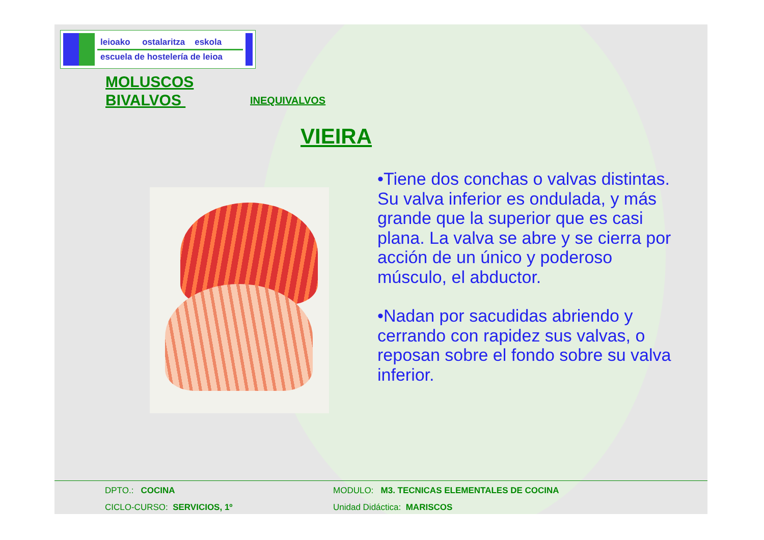leioako ostalaritza eskola
escuela de hostelería de leioa
MOLUSCOS
BIVALVOS
INEQUIVALVOS
VIEIRA
•Tiene dos conchas o valvas distintas. Su valva inferior es ondulada, y más grande que la superior que es casi plana. La valva se abre y se cierra por acción de un único y poderoso músculo, el abductor.
•Nadan por sacudidas abriendo y cerrando con rapidez sus valvas, o reposan sobre el fondo sobre su valva inferior.
DPTO.: COCINA MODULO: M3. TECNICAS ELEMENTALES DE COCINA
CICLO-CURSO: SERVICIOS, 1º Unidad Didáctica: MARISCOS